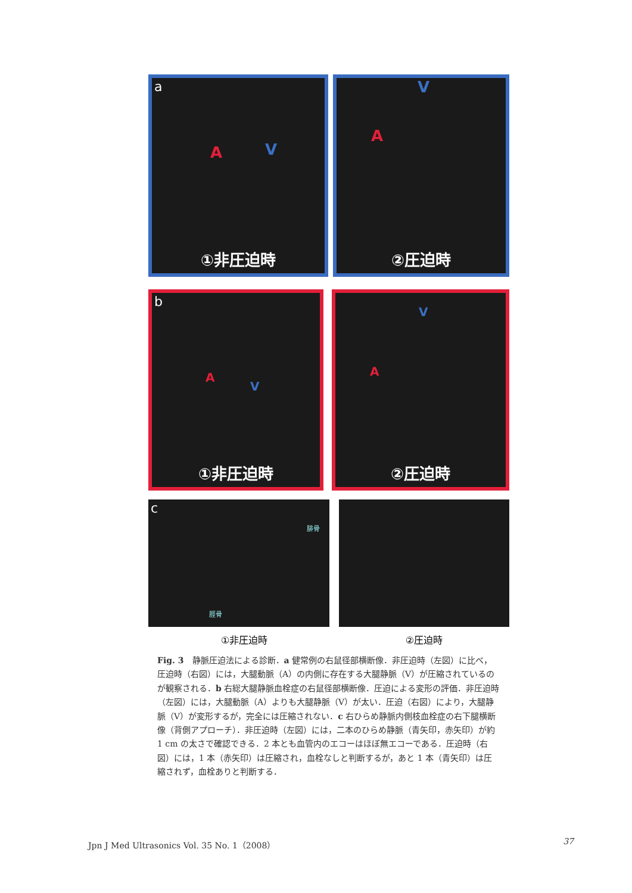a
A V
①非圧迫時
V
A
②圧迫時
b
A
V
①非圧迫時
V
A
②圧迫時
c
腓骨
脛骨
①非圧迫時 ②圧迫時
Fig. 3　静脈圧迫法による診断．a 健常例の右鼠径部横断像．非圧迫時（左図）に比べ，圧迫時（右図）には，大腿動脈（A）の内側に存在する大腿静脈（V）が圧縮されているのが観察される．b 右総大腿静脈血栓症の右鼠径部横断像．圧迫による変形の評価．非圧迫時（左図）には，大腿動脈（A）よりも大腿静脈（V）が太い．圧迫（右図）により，大腿静脈（V）が変形するが，完全には圧縮されない．c 右ひらめ静脈内側枝血栓症の右下腿横断像（背側アプローチ）．非圧迫時（左図）には，二本のひらめ静脈（青矢印，赤矢印）が約 1 cm の太さで確認できる．2 本とも血管内のエコーはほぼ無エコーである．圧迫時（右図）には，1 本（赤矢印）は圧縮され，血栓なしと判断するが，あと 1 本（青矢印）は圧縮されず，血栓ありと判断する．
Jpn J Med Ultrasonics Vol. 35 No. 1（2008） 37